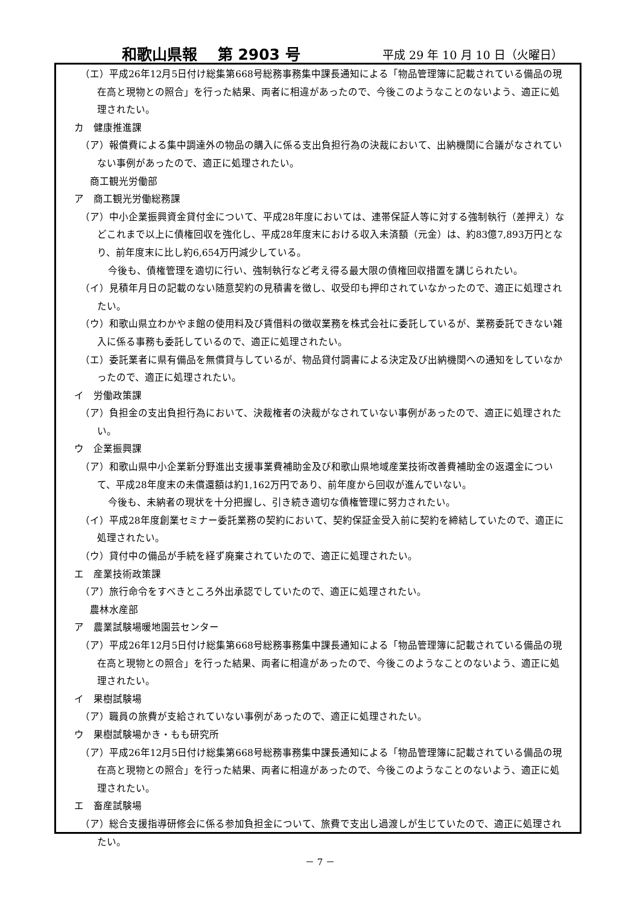和歌山県報　 第 2903 号 平成 29 年 10 月 10 日（火曜日）
（エ）平成26年12月5日付け総集第668号総務事務集中課長通知による「物品管理簿に記載されている備品の現在高と現物との照合」を行った結果、両者に相違があったので、今後このようなことのないよう、適正に処理されたい。
カ　健康推進課
（ア）報償費による集中調達外の物品の購入に係る支出負担行為の決裁において、出納機関に合議がなされていない事例があったので、適正に処理されたい。
　商工観光労働部
ア　商工観光労働総務課
（ア）中小企業振興資金貸付金について、平成28年度においては、連帯保証人等に対する強制執行（差押え）などこれまで以上に債権回収を強化し、平成28年度末における収入未済額（元金）は、約83億7,893万円となり、前年度末に比し約6,654万円減少している。
今後も、債権管理を適切に行い、強制執行など考え得る最大限の債権回収措置を講じられたい。
（イ）見積年月日の記載のない随意契約の見積書を徴し、収受印も押印されていなかったので、適正に処理されたい。
（ウ）和歌山県立わかやま館の使用料及び賃借料の徴収業務を株式会社に委託しているが、業務委託できない雑入に係る事務も委託しているので、適正に処理されたい。
（エ）委託業者に県有備品を無償貸与しているが、物品貸付調書による決定及び出納機関への通知をしていなかったので、適正に処理されたい。
イ　労働政策課
（ア）負担金の支出負担行為において、決裁権者の決裁がなされていない事例があったので、適正に処理されたい。
ウ　企業振興課
（ア）和歌山県中小企業新分野進出支援事業費補助金及び和歌山県地域産業技術改善費補助金の返還金について、平成28年度末の未償還額は約1,162万円であり、前年度から回収が進んでいない。
今後も、未納者の現状を十分把握し、引き続き適切な債権管理に努力されたい。
（イ）平成28年度創業セミナー委託業務の契約において、契約保証金受入前に契約を締結していたので、適正に処理されたい。
（ウ）貸付中の備品が手続を経ず廃棄されていたので、適正に処理されたい。
エ　産業技術政策課
（ア）旅行命令をすべきところ外出承認でしていたので、適正に処理されたい。
　農林水産部
ア　農業試験場暖地園芸センター
（ア）平成26年12月5日付け総集第668号総務事務集中課長通知による「物品管理簿に記載されている備品の現在高と現物との照合」を行った結果、両者に相違があったので、今後このようなことのないよう、適正に処理されたい。
イ　果樹試験場
（ア）職員の旅費が支給されていない事例があったので、適正に処理されたい。
ウ　果樹試験場かき・もも研究所
（ア）平成26年12月5日付け総集第668号総務事務集中課長通知による「物品管理簿に記載されている備品の現在高と現物との照合」を行った結果、両者に相違があったので、今後このようなことのないよう、適正に処理されたい。
エ　畜産試験場
（ア）総合支援指導研修会に係る参加負担金について、旅費で支出し過渡しが生じていたので、適正に処理されたい。
－ 7 －